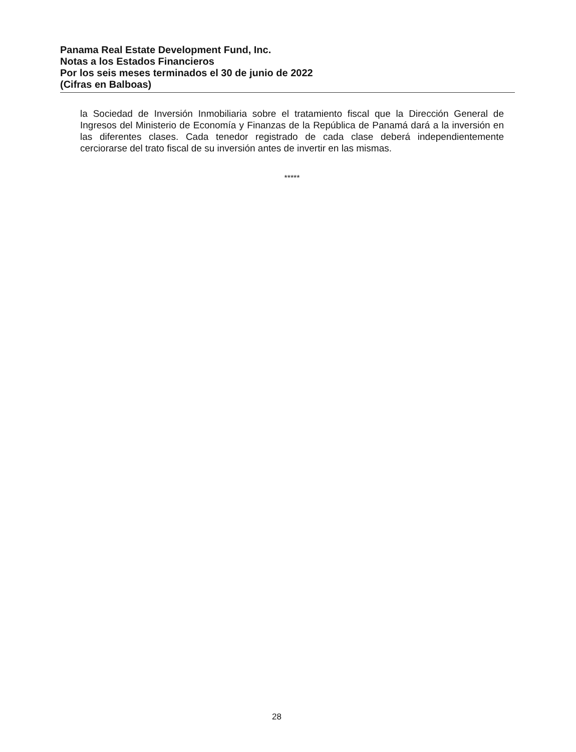Panama Real Estate Development Fund, Inc.
Notas a los Estados Financieros
Por los seis meses terminados el 30 de junio de 2022
(Cifras en Balboas)
la Sociedad de Inversión Inmobiliaria sobre el tratamiento fiscal que la Dirección General de Ingresos del Ministerio de Economía y Finanzas de la República de Panamá dará a la inversión en las diferentes clases. Cada tenedor registrado de cada clase deberá independientemente cerciorarse del trato fiscal de su inversión antes de invertir en las mismas.
*****
28